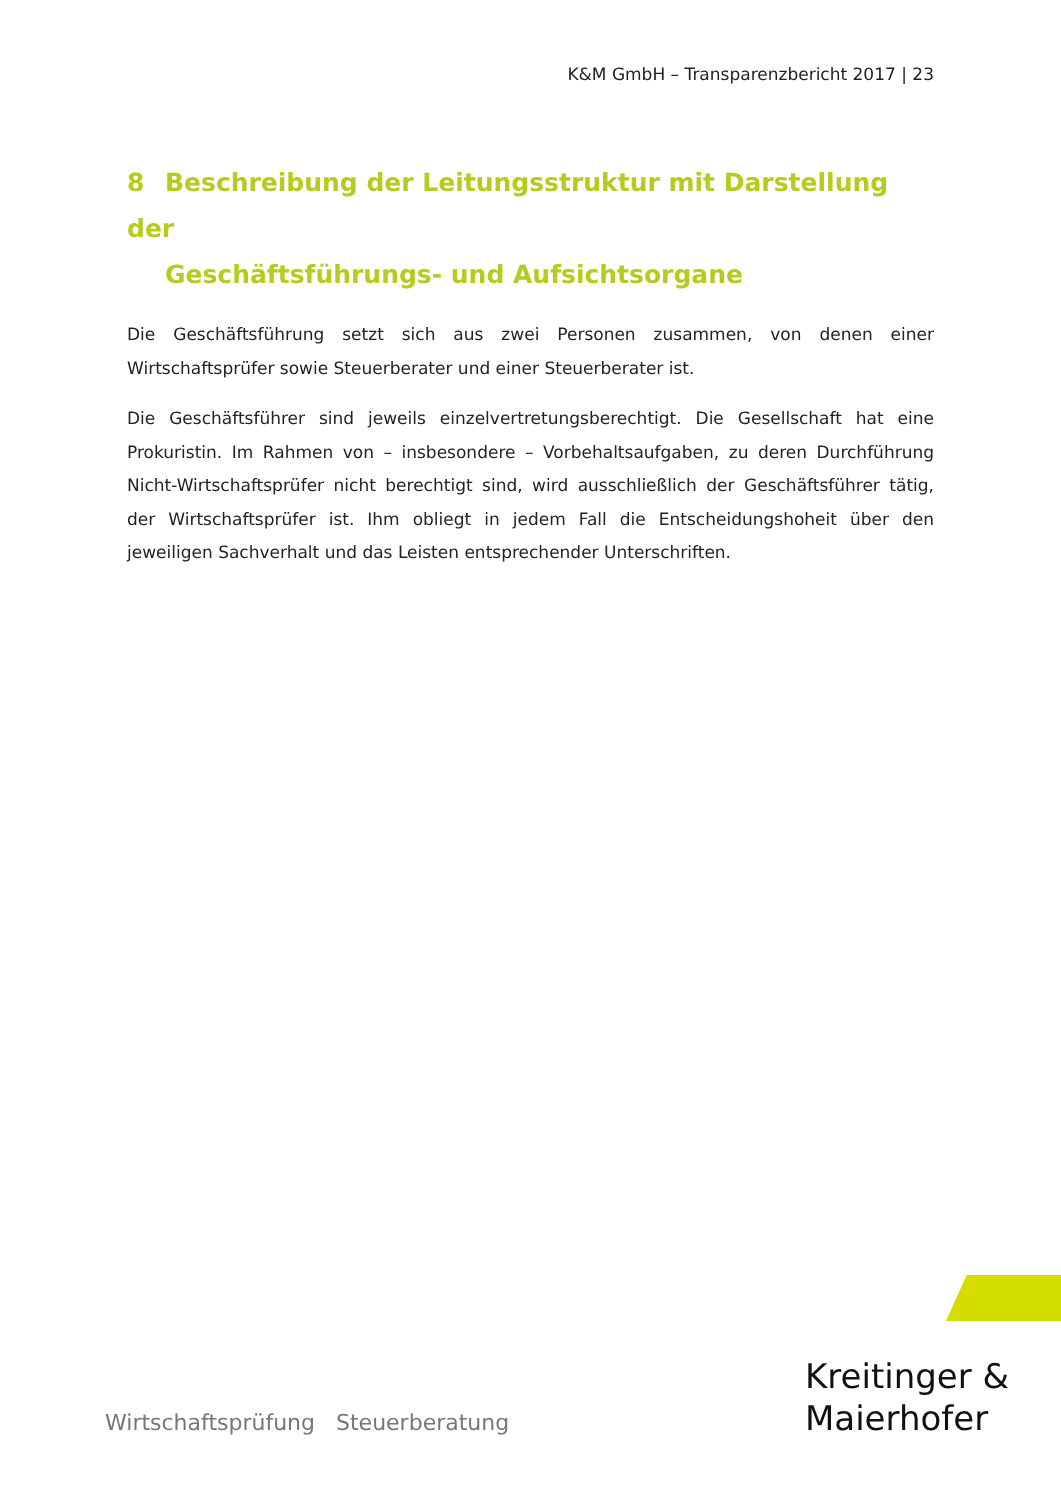K&M GmbH – Transparenzbericht 2017 | 23
8 Beschreibung der Leitungsstruktur mit Darstellung der
Geschäftsführungs- und Aufsichtsorgane
Die Geschäftsführung setzt sich aus zwei Personen zusammen, von denen einer Wirtschaftsprüfer sowie Steuerberater und einer Steuerberater ist.
Die Geschäftsführer sind jeweils einzelvertretungsberechtigt. Die Gesellschaft hat eine Prokuristin. Im Rahmen von – insbesondere – Vorbehaltsaufgaben, zu deren Durchführung Nicht-Wirtschaftsprüfer nicht berechtigt sind, wird ausschließlich der Geschäftsführer tätig, der Wirtschaftsprüfer ist. Ihm obliegt in jedem Fall die Entscheidungshoheit über den jeweiligen Sachverhalt und das Leisten entsprechender Unterschriften.
Wirtschaftsprüfung Steuerberatung
Kreitinger &
Maierhofer